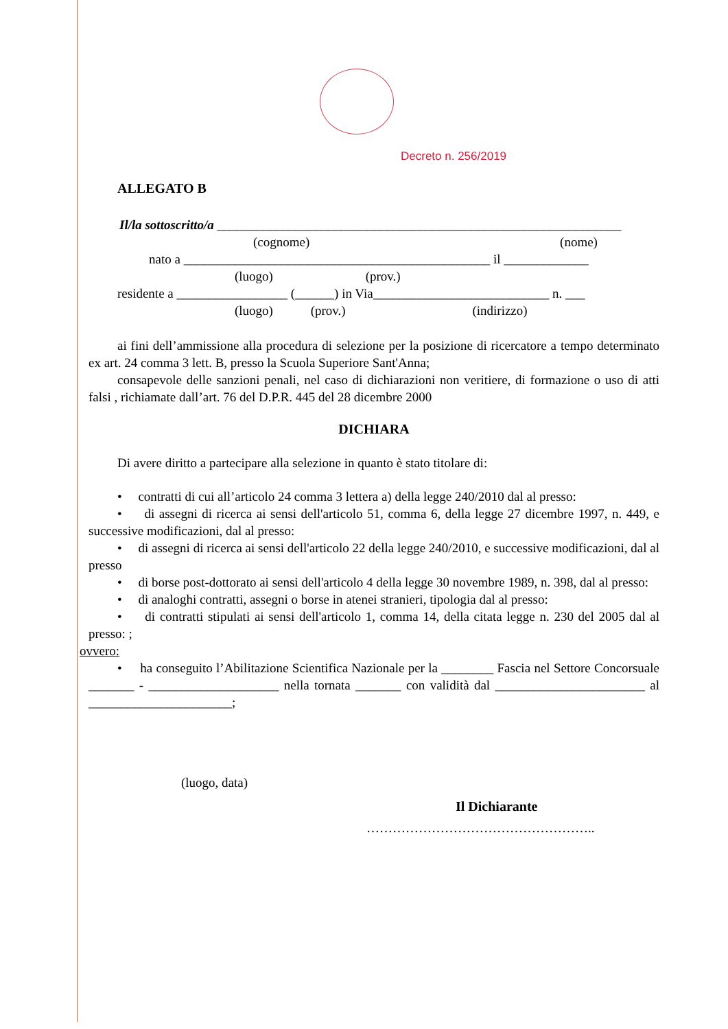Decreto n. 256/2019
ALLEGATO B
Il/la sottoscritto/a ______________________________________________________________
(cognome) (nome)
nato a _______________________________________________ il _____________
(luogo) (prov.)
residente a _________________ (______) in Via___________________________ n. ___
(luogo) (prov.) (indirizzo)
ai fini dell’ammissione alla procedura di selezione per la posizione di ricercatore a tempo determinato ex art. 24 comma 3 lett. B, presso la Scuola Superiore Sant'Anna;
consapevole delle sanzioni penali, nel caso di dichiarazioni non veritiere, di formazione o uso di atti falsi , richiamate dall’art. 76 del D.P.R. 445 del 28 dicembre 2000
DICHIARA
Di avere diritto a partecipare alla selezione in quanto è stato titolare di:
• contratti di cui all’articolo 24 comma 3 lettera a) della legge 240/2010 dal al presso:
• di assegni di ricerca ai sensi dell'articolo 51, comma 6, della legge 27 dicembre 1997, n. 449, e successive modificazioni, dal al presso:
• di assegni di ricerca ai sensi dell'articolo 22 della legge 240/2010, e successive modificazioni, dal al presso
• di borse post-dottorato ai sensi dell'articolo 4 della legge 30 novembre 1989, n. 398, dal al presso:
• di analoghi contratti, assegni o borse in atenei stranieri, tipologia dal al presso:
• di contratti stipulati ai sensi dell'articolo 1, comma 14, della citata legge n. 230 del 2005 dal al presso: ;
ovvero:
• ha conseguito l’Abilitazione Scientifica Nazionale per la ________ Fascia nel Settore Concorsuale _______ - ____________________ nella tornata _______ con validità dal _______________________ al ______________________;
(luogo, data)
Il Dichiarante
……………………………………………..